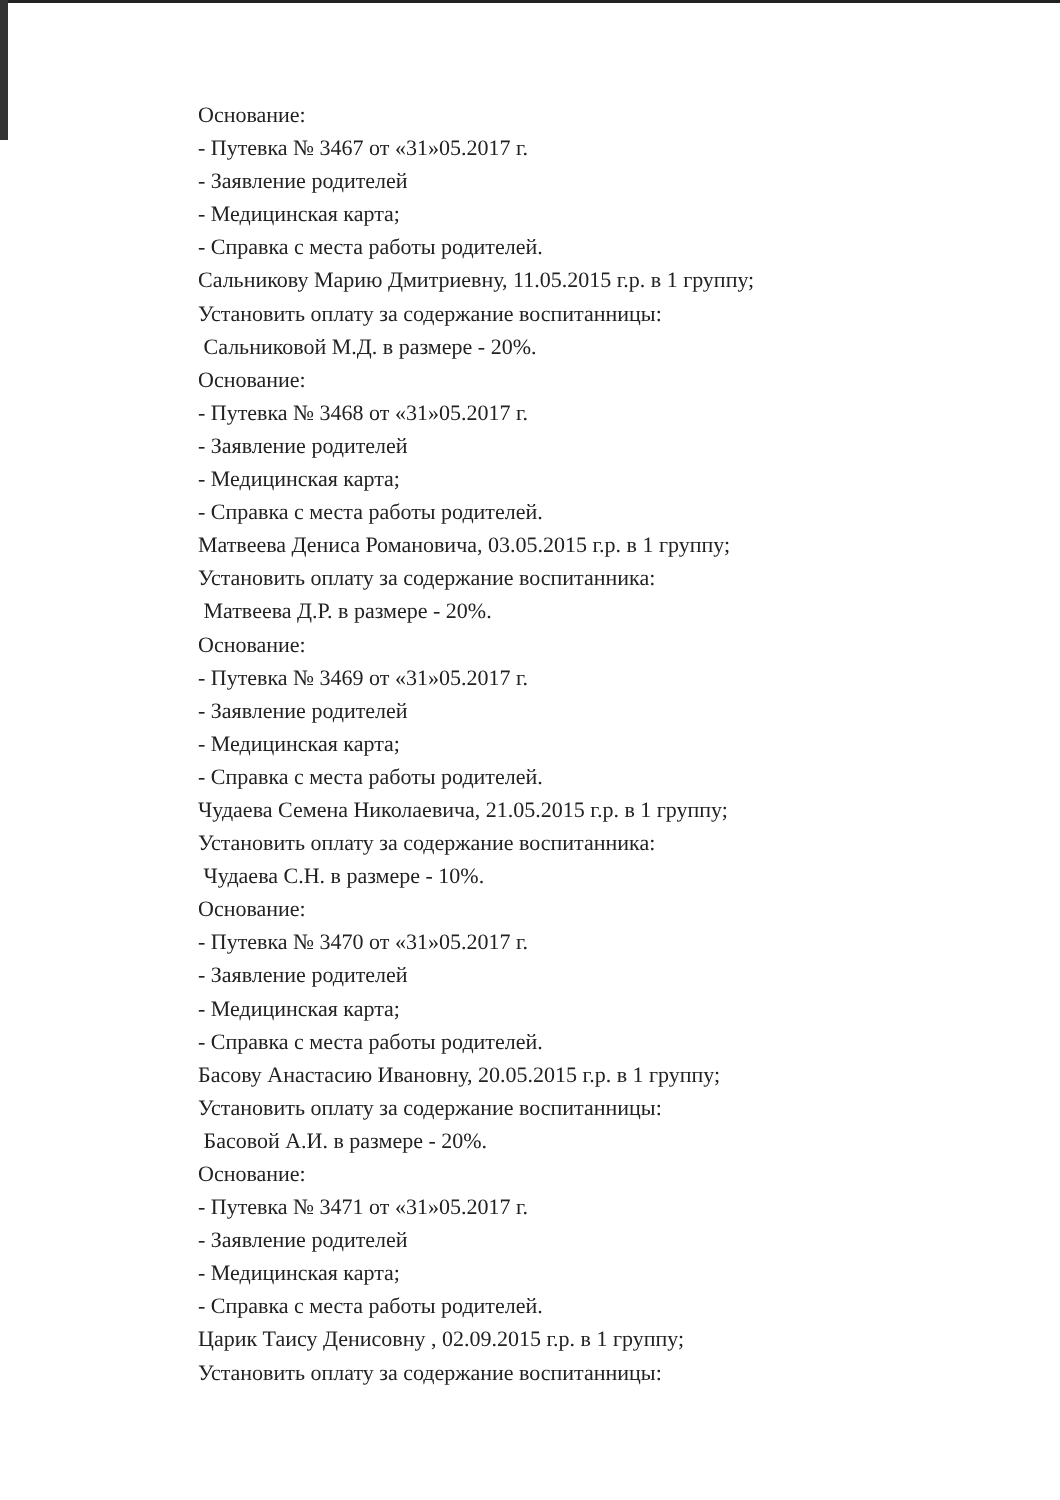Основание:
- Путевка № 3467 от «31»05.2017 г.
- Заявление родителей
- Медицинская карта;
- Справка с места работы родителей.
Сальникову Марию Дмитриевну, 11.05.2015 г.р. в 1 группу;
Установить оплату за содержание воспитанницы:
Сальниковой М.Д. в размере - 20%.
Основание:
- Путевка № 3468 от «31»05.2017 г.
- Заявление родителей
- Медицинская карта;
- Справка с места работы родителей.
Матвеева Дениса Романовича, 03.05.2015 г.р. в 1 группу;
Установить оплату за содержание воспитанника:
Матвеева Д.Р. в размере - 20%.
Основание:
- Путевка № 3469 от «31»05.2017 г.
- Заявление родителей
- Медицинская карта;
- Справка с места работы родителей.
Чудаева Семена Николаевича, 21.05.2015 г.р. в 1 группу;
Установить оплату за содержание воспитанника:
Чудаева С.Н. в размере - 10%.
Основание:
- Путевка № 3470 от «31»05.2017 г.
- Заявление родителей
- Медицинская карта;
- Справка с места работы родителей.
Басову Анастасию Ивановну, 20.05.2015 г.р. в 1 группу;
Установить оплату за содержание воспитанницы:
Басовой А.И. в размере - 20%.
Основание:
- Путевка № 3471 от «31»05.2017 г.
- Заявление родителей
- Медицинская карта;
- Справка с места работы родителей.
Царик Таису Денисовну , 02.09.2015 г.р. в 1 группу;
Установить оплату за содержание воспитанницы: